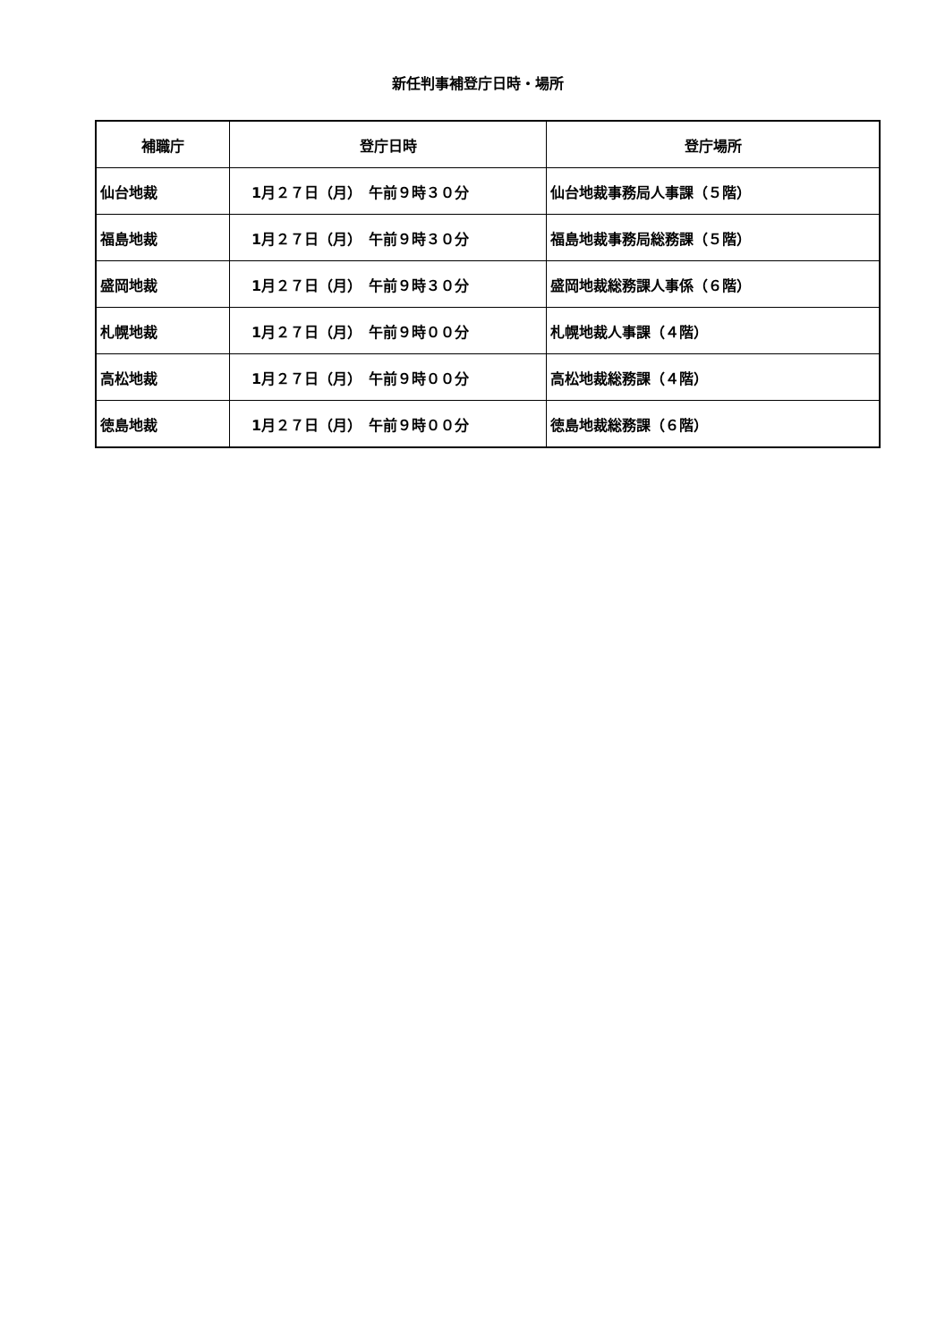新任判事補登庁日時・場所
| 補職庁 | 登庁日時 | 登庁場所 |
| --- | --- | --- |
| 仙台地裁 | 1月２７日（月） 午前９時３０分 | 仙台地裁事務局人事課（５階） |
| 福島地裁 | 1月２７日（月） 午前９時３０分 | 福島地裁事務局総務課（５階） |
| 盛岡地裁 | 1月２７日（月） 午前９時３０分 | 盛岡地裁総務課人事係（６階） |
| 札幌地裁 | 1月２７日（月） 午前９時００分 | 札幌地裁人事課（４階） |
| 高松地裁 | 1月２７日（月） 午前９時００分 | 高松地裁総務課（４階） |
| 徳島地裁 | 1月２７日（月） 午前９時００分 | 徳島地裁総務課（６階） |